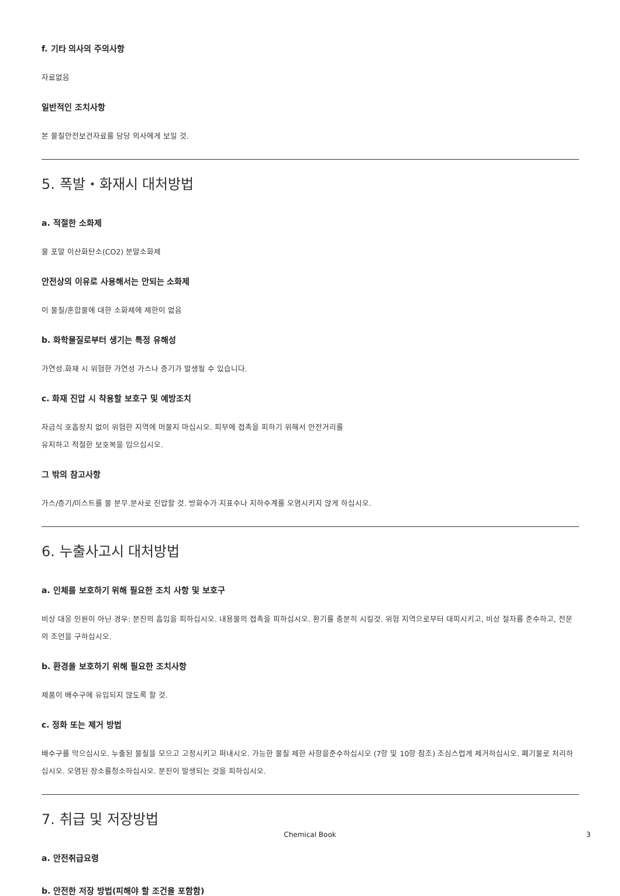f. 기타 의사의 주의사항
자료없음
일반적인 조치사항
본 물질안전보건자료를 담당 의사에게 보일 것.
5. 폭발・화재시 대처방법
a. 적절한 소화제
물 포말 이산화탄소(CO2) 분말소화제
안전상의 이유로 사용해서는 안되는 소화제
이 물질/혼합물에 대한 소화제에 제한이 없음
b. 화학물질로부터 생기는 특정 유해성
가연성.화재 시 위험한 가연성 가스나 증기가 발생될 수 있습니다.
c. 화재 진압 시 착용할 보호구 및 예방조치
자급식 호흡장치 없이 위험한 지역에 머물지 마십시오. 피부에 접촉을 피하기 위해서 안전거리를
유지하고 적절한 보호복을 입으십시오.
그 밖의 참고사항
가스/증기/미스트를 물 분무.분사로 진압할 것. 방화수가 지표수나 지하수계를 오염시키지 않게 하십시오.
6. 누출사고시 대처방법
a. 인체를 보호하기 위해 필요한 조치 사항 및 보호구
비상 대응 인원이 아닌 경우: 분진의 흡입을 피하십시오. 내용물의 접촉을 피하십시오. 환기를 충분히 시킬것. 위험 지역으로부터 대피시키고, 비상 절차를 준수하고, 전문의 조언을 구하십시오.
b. 환경을 보호하기 위해 필요한 조치사항
제품이 배수구에 유입되지 않도록 할 것.
c. 정화 또는 제거 방법
배수구를 막으십시오. 누출된 물질을 모으고 고정시키고 퍼내시오. 가능한 물질 제한 사항을준수하십시오 (7항 및 10항 참조) 조심스럽게 제거하십시오. 폐기물로 처리하십시오. 오염된 장소를청소하십시오. 분진이 발생되는 것을 피하십시오.
7. 취급 및 저장방법
a. 안전취급요령
b. 안전한 저장 방법(피해야 할 조건을 포함함)
Chemical Book 3